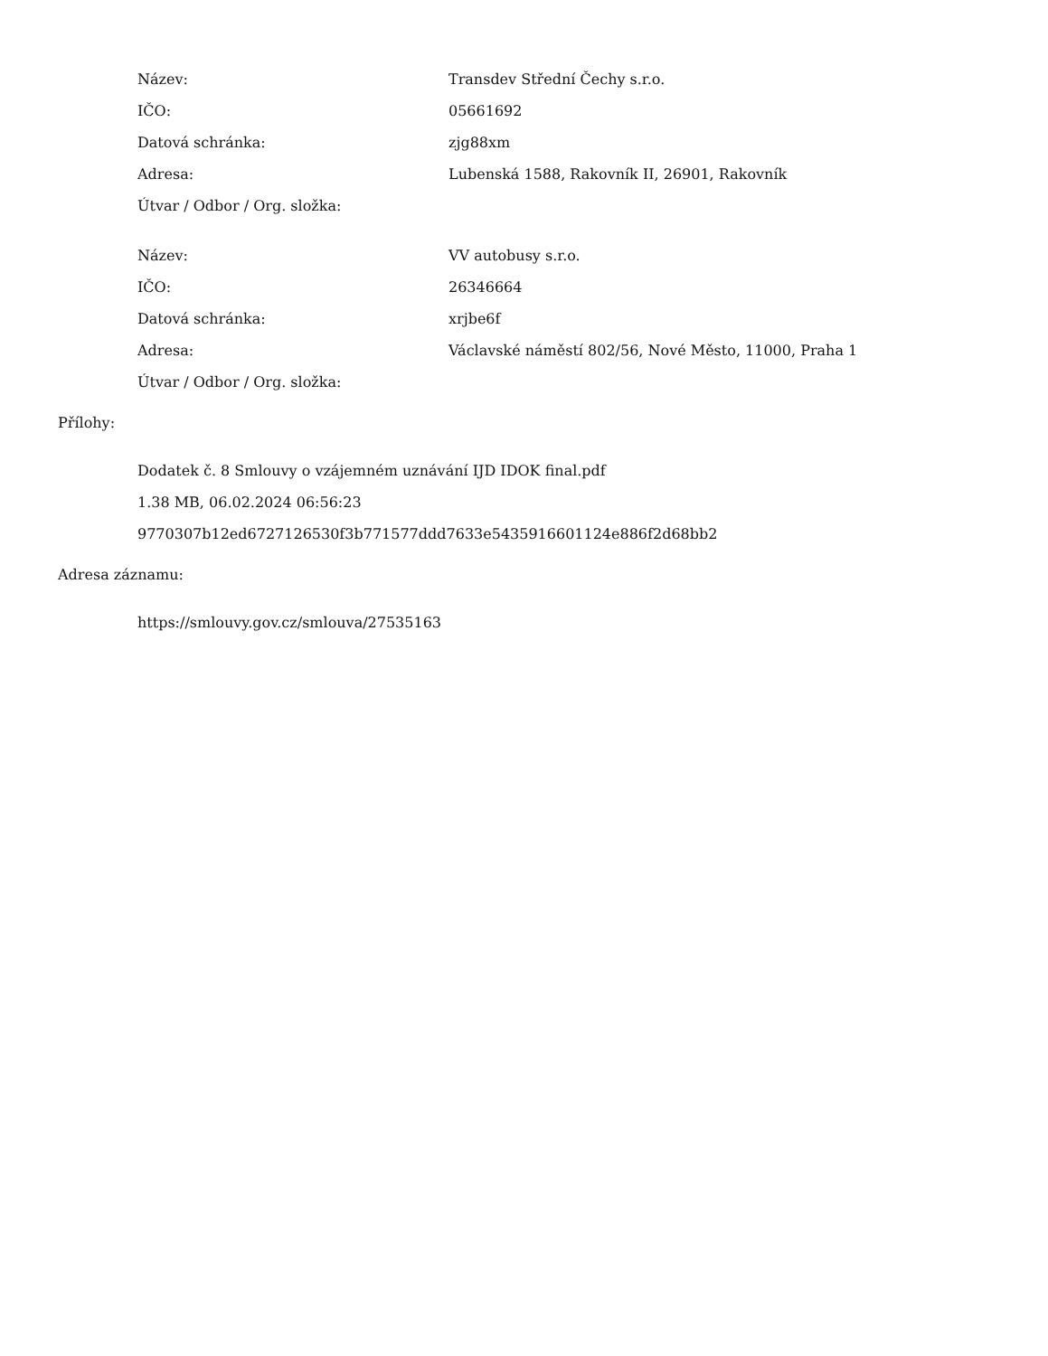| Název: | Transdev Střední Čechy s.r.o. |
| IČO: | 05661692 |
| Datová schránka: | zjg88xm |
| Adresa: | Lubenská 1588, Rakovník II, 26901, Rakovník |
| Útvar / Odbor / Org. složka: | |
| Název: | VV autobusy s.r.o. |
| IČO: | 26346664 |
| Datová schránka: | xrjbe6f |
| Adresa: | Václavské náměstí 802/56, Nové Město, 11000, Praha 1 |
| Útvar / Odbor / Org. složka: | |
Přílohy:
Dodatek č. 8 Smlouvy o vzájemném uznávání IJD IDOK final.pdf
1.38 MB, 06.02.2024 06:56:23
9770307b12ed6727126530f3b771577ddd7633e5435916601124e886f2d68bb2
Adresa záznamu:
https://smlouvy.gov.cz/smlouva/27535163